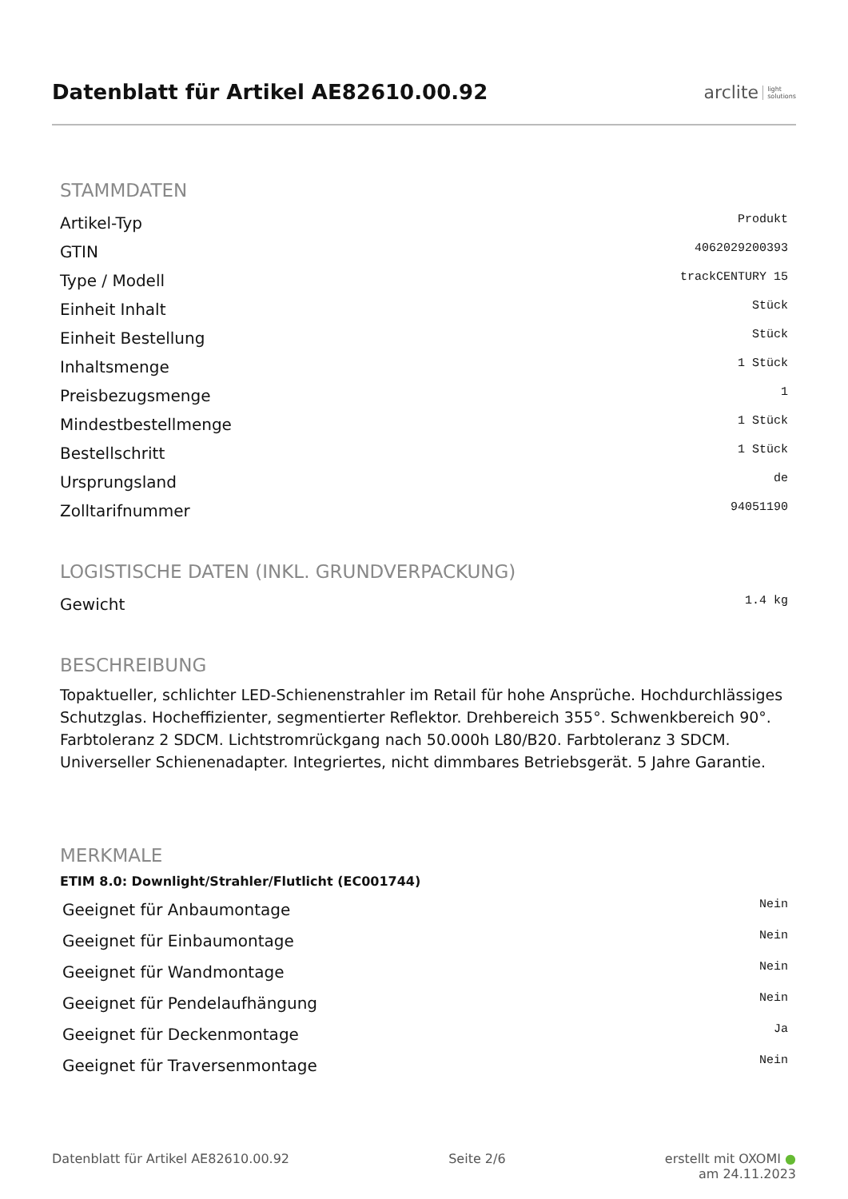Datenblatt für Artikel AE82610.00.92
arclite light
solutions
STAMMDATEN
| Artikel-Typ | Produkt |
| GTIN | 4062029200393 |
| Type / Modell | trackCENTURY 15 |
| Einheit Inhalt | Stück |
| Einheit Bestellung | Stück |
| Inhaltsmenge | 1 Stück |
| Preisbezugsmenge | 1 |
| Mindestbestellmenge | 1 Stück |
| Bestellschritt | 1 Stück |
| Ursprungsland | de |
| Zolltarifnummer | 94051190 |
LOGISTISCHE DATEN (INKL. GRUNDVERPACKUNG)
| Gewicht | 1.4 kg |
BESCHREIBUNG
Topaktueller, schlichter LED-Schienenstrahler im Retail für hohe Ansprüche. Hochdurchlässiges Schutzglas. Hocheffizienter, segmentierter Reflektor. Drehbereich 355°. Schwenkbereich 90°. Farbtoleranz 2 SDCM. Lichtstromrückgang nach 50.000h L80/B20. Farbtoleranz 3 SDCM. Universeller Schienenadapter. Integriertes, nicht dimmbares Betriebsgerät. 5 Jahre Garantie.
MERKMALE
ETIM 8.0: Downlight/Strahler/Flutlicht (EC001744)
| Geeignet für Anbaumontage | Nein |
| Geeignet für Einbaumontage | Nein |
| Geeignet für Wandmontage | Nein |
| Geeignet für Pendelaufhängung | Nein |
| Geeignet für Deckenmontage | Ja |
| Geeignet für Traversenmontage | Nein |
Datenblatt für Artikel AE82610.00.92 Seite 2/6 erstellt mit OXOMI ●
am 24.11.2023